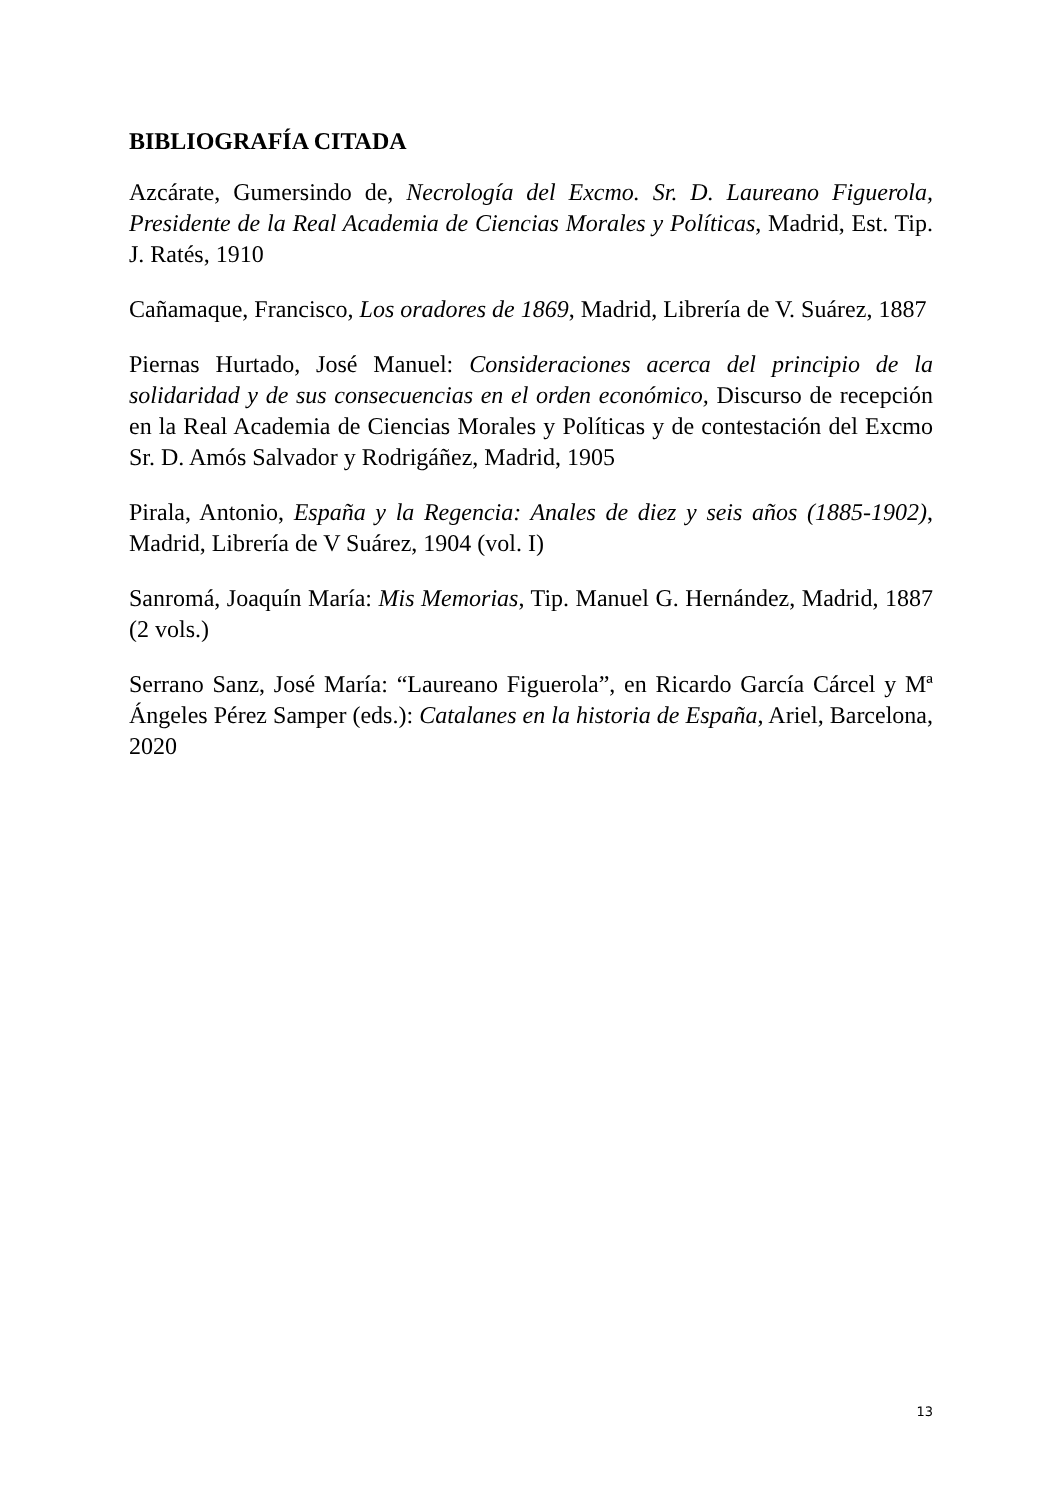BIBLIOGRAFÍA CITADA
Azcárate, Gumersindo de, Necrología del Excmo. Sr. D. Laureano Figuerola, Presidente de la Real Academia de Ciencias Morales y Políticas, Madrid, Est. Tip. J. Ratés, 1910
Cañamaque, Francisco, Los oradores de 1869, Madrid, Librería de V. Suárez, 1887
Piernas Hurtado, José Manuel: Consideraciones acerca del principio de la solidaridad y de sus consecuencias en el orden económico, Discurso de recepción en la Real Academia de Ciencias Morales y Políticas y de contestación del Excmo Sr. D. Amós Salvador y Rodrigáñez, Madrid, 1905
Pirala, Antonio, España y la Regencia: Anales de diez y seis años (1885-1902), Madrid, Librería de V Suárez, 1904 (vol. I)
Sanromá, Joaquín María: Mis Memorias, Tip. Manuel G. Hernández, Madrid, 1887 (2 vols.)
Serrano Sanz, José María: “Laureano Figuerola”, en Ricardo García Cárcel y Mª Ángeles Pérez Samper (eds.): Catalanes en la historia de España, Ariel, Barcelona, 2020
13